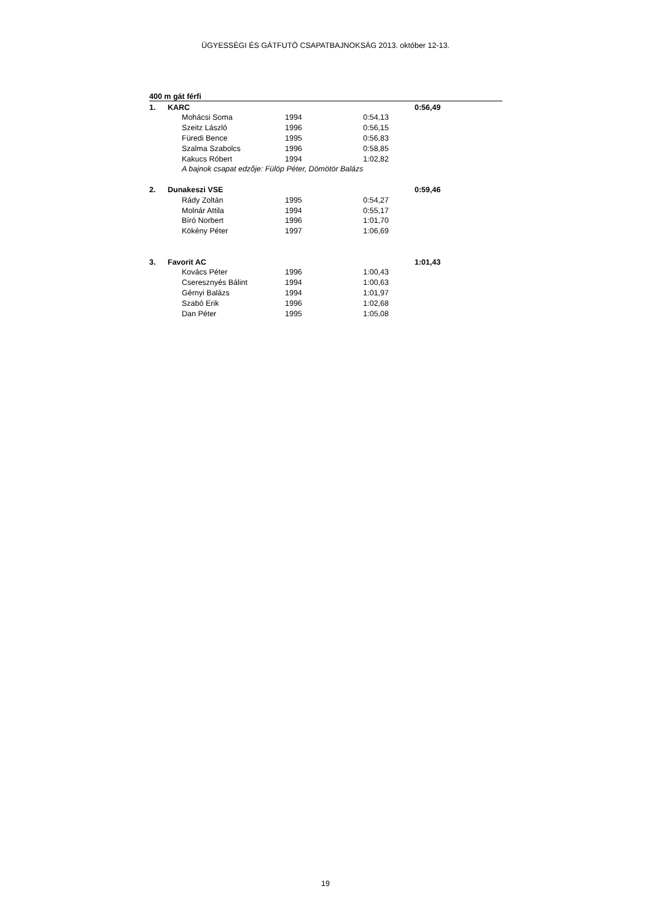ÜGYESSÉGI ÉS GÁTFUTÓ CSAPATBAJNOKSÁG 2013. október 12-13.
| 400 m gát férfi | | | | | |
| 1. | KARC | | | | 0:56,49 |
| | | Mohácsi Soma | 1994 | 0:54,13 | |
| | | Szeitz László | 1996 | 0:56,15 | |
| | | Füredi Bence | 1995 | 0:56,83 | |
| | | Szalma Szabolcs | 1996 | 0:58,85 | |
| | | Kakucs Róbert | 1994 | 1:02,82 | |
| | | A bajnok csapat edzője: Fülöp Péter, Dömötör Balázs | | | |
| 2. | Dunakeszi VSE | | | | 0:59,46 |
| | | Rády Zoltán | 1995 | 0:54,27 | |
| | | Molnár Attila | 1994 | 0:55,17 | |
| | | Bíró Norbert | 1996 | 1:01,70 | |
| | | Kökény Péter | 1997 | 1:06,69 | |
| 3. | Favorit AC | | | | 1:01,43 |
| | | Kovács Péter | 1996 | 1:00,43 | |
| | | Cseresznyés Bálint | 1994 | 1:00,63 | |
| | | Gérnyi Balázs | 1994 | 1:01,97 | |
| | | Szabó Erik | 1996 | 1:02,68 | |
| | | Dan Péter | 1995 | 1:05,08 | |
19